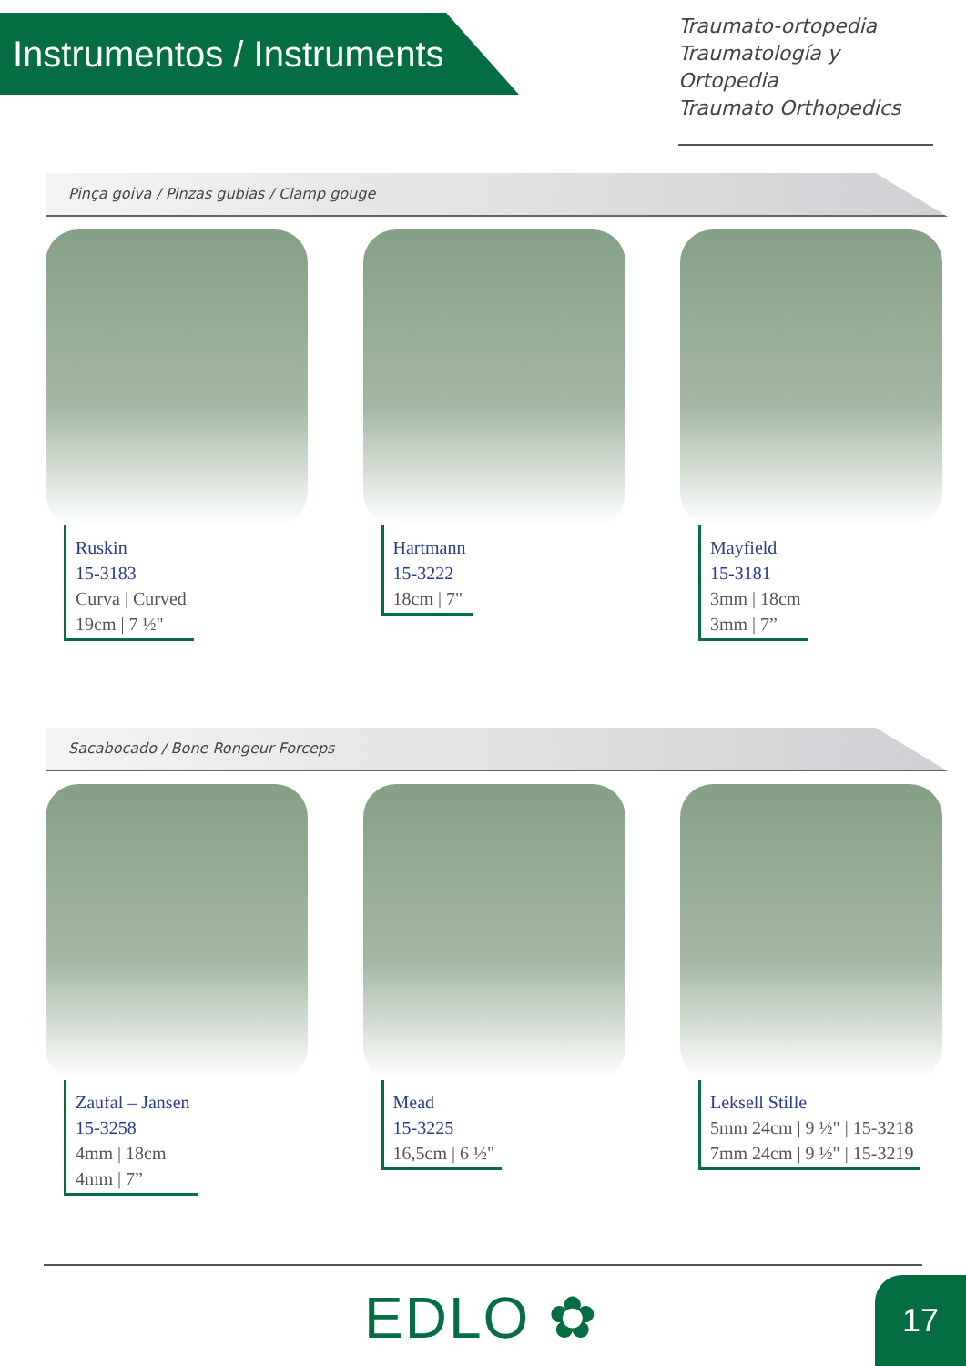Instrumentos / Instruments
Traumato-ortopedia
Traumatología y Ortopedia
Traumato Orthopedics
Pinça goiva / Pinzas gubias / Clamp gouge
Ruskin
15-3183
Curva | Curved
19cm | 7 ½"
Hartmann
15-3222
18cm | 7"
Mayfield
15-3181
3mm | 18cm
3mm | 7”
Sacabocado / Bone Rongeur Forceps
Zaufal – Jansen
15-3258
4mm | 18cm
4mm | 7”
Mead
15-3225
16,5cm | 6 ½"
Leksell Stille
5mm 24cm | 9 ½" | 15-3218
7mm 24cm | 9 ½" | 15-3219
EDLO ✿ 17